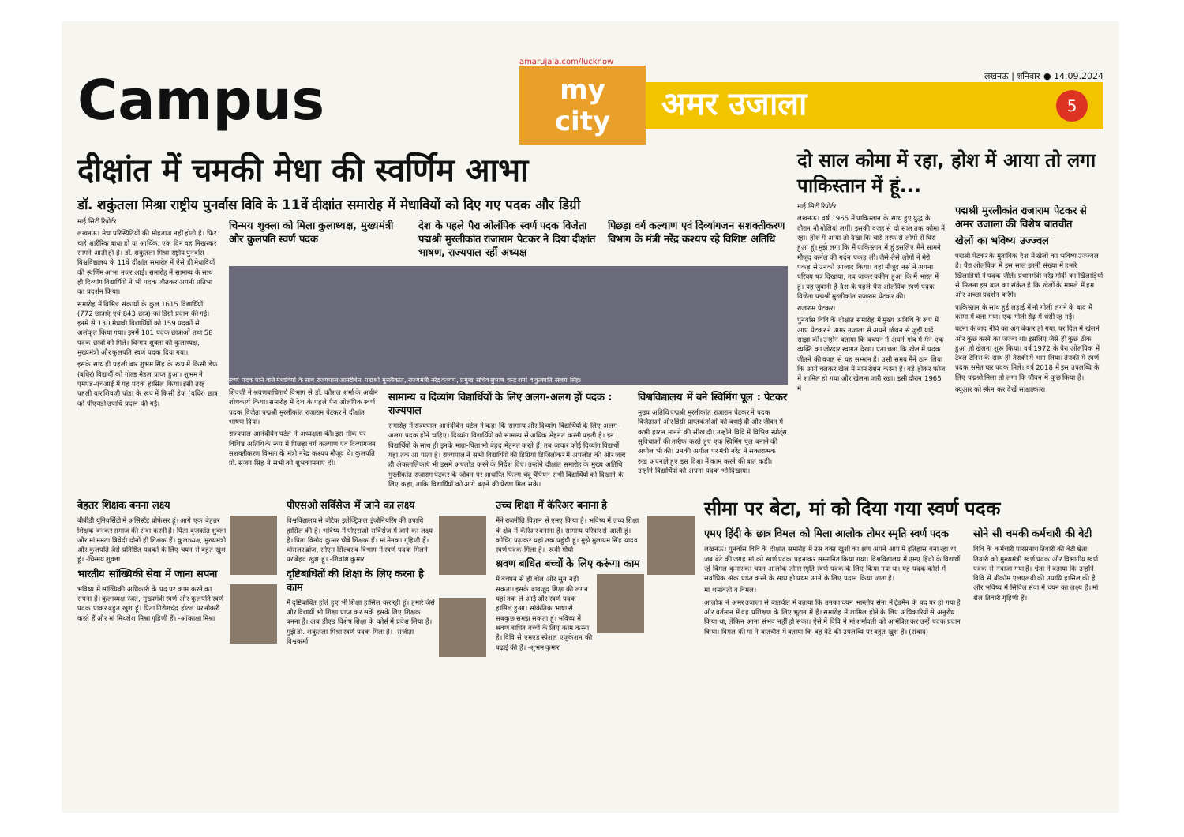Campus
amarujala.com/lucknow
my city
लखनऊ | शनिवार ● 14.09.2024
अमर उजाला 5
दीक्षांत में चमकी मेधा की स्वर्णिम आभा
डॉ. शकुंतला मिश्रा राष्ट्रीय पुनर्वास विवि के 11वें दीक्षांत समारोह में मेधावियों को दिए गए पदक और डिग्री
माई सिटी रिपोर्टर
लखनऊ। मेधा परिस्थितियों की मोहताज नहीं होती है। फिर चाहे शारीरिक बाधा हो या आर्थिक, एक दिन वह निखरकर सामने आती ही है। डॉ. शकुंतला मिश्रा राष्ट्रीय पुनर्वास विश्वविद्यालय के 11वें दीक्षांत समारोह में ऐसे ही मेधावियों की स्वर्णिम आभा नजर आई। समारोह में सामान्य के साथ ही दिव्यांग विद्यार्थियों ने भी पदक जीतकर अपनी प्रतिभा का प्रदर्शन किया।
समारोह में विभिन्न संकायों के कुल 1615 विद्यार्थियों (772 छात्राएं एवं 843 छात्र) को डिग्री प्रदान की गई। इनमें से 130 मेधावी विद्यार्थियों को 159 पदकों से अलंकृत किया गया। इनमें 101 पदक छात्राओं तथा 58 पदक छात्रों को मिले। चिन्मय शुक्ला को कुलाध्यक्ष, मुख्यमंत्री और कुलपति स्वर्ण पदक दिया गया।
इसके साथ ही पहली बार शुभम सिंह के रूप में किसी डेफ (बधिर) विद्यार्थी को गोल्ड मेडल प्राप्त हुआ। शुभम ने एमएड-एचआई में यह पदक हासिल किया। इसी तरह पहली बार शिवजी पांडा के रूप में किसी डेफ (बधिर) छात्र को पीएचडी उपाधि प्रदान की गई।
चिन्मय शुक्ला को मिला कुलाध्यक्ष, मुख्यमंत्री और कुलपति स्वर्ण पदक
देश के पहले पैरा ओलंपिक स्वर्ण पदक विजेता पद्मश्री मुरलीकांत राजाराम पेटकर ने दिया दीक्षांत भाषण, राज्यपाल रहीं अध्यक्ष
पिछड़ा वर्ग कल्याण एवं दिव्यांगजन सशक्तीकरण विभाग के मंत्री नरेंद्र कश्यप रहे विशिष्ट अतिथि
स्वर्ण पदक पाने वाले मेधावियों के साथ राज्यपाल आनंदीबेन, पद्मश्री मुरलीकांत, राज्यमंत्री नरेंद्र कश्यप, प्रमुख सचिव सुभाष चन्द्र शर्मा व कुलपति संजय सिंह।
शिवजी ने श्रवणबाधितार्थ विभाग से डॉ. कौशल शर्मा के अधीन शोधकार्य किया। समारोह में देश के पहले पैरा ओलंपिक स्वर्ण पदक विजेता पद्मश्री मुरलीकांत राजाराम पेटकर ने दीक्षांत भाषण दिया।
राज्यपाल आनंदीबेन पटेल ने अध्यक्षता की। इस मौके पर विशिष्ट अतिथि के रूप में पिछड़ा वर्ग कल्याण एवं दिव्यांगजन सशक्तीकरण विभाग के मंत्री नरेंद्र कश्यप मौजूद थे। कुलपति प्रो. संजय सिंह ने सभी को शुभकामनाएं दीं।
सामान्य व दिव्यांग विद्यार्थियों के लिए अलग-अलग हों पदक : राज्यपाल
समारोह में राज्यपाल आनंदीबेन पटेल ने कहा कि सामान्य और दिव्यांग विद्यार्थियों के लिए अलग-अलग पदक होने चाहिए। दिव्यांग विद्यार्थियों को सामान्य से अधिक मेहनत करनी पड़ती है। इन विद्यार्थियों के साथ ही इनके माता-पिता भी बेहद मेहनत करते हैं, तब जाकर कोई दिव्यांग विद्यार्थी यहां तक आ पाता है। राज्यपाल ने सभी विद्यार्थियों की डिग्रियां डिजिलॉकर में अपलोड कीं और जल्द ही अंकतालिकाएं भी इसमें अपलोड करने के निर्देश दिए। उन्होंने दीक्षांत समारोह के मुख्य अतिथि मुरलीकांत राजाराम पेटकर के जीवन पर आधारित फिल्म चंदू चैंपियन सभी विद्यार्थियों को दिखाने के लिए कहा, ताकि विद्यार्थियों को आगे बढ़ने की प्रेरणा मिल सके।
विश्वविद्यालय में बने स्विमिंग पूल : पेटकर
मुख्य अतिथि पद्मश्री मुरलीकांत राजाराम पेटकर ने पदक विजेताओं और डिग्री प्राप्तकर्ताओं को बधाई दी और जीवन में कभी हार न मानने की सीख दी। उन्होंने विवि में विभिन्न स्पोर्ट्स सुविधाओं की तारीफ करते हुए एक स्विमिंग पूल बनाने की अपील भी की। उनकी अपील पर मंत्री नरेंद्र ने सकारात्मक रुख अपनाते हुए इस दिशा में काम करने की बात कही। उन्होंने विद्यार्थियों को अपना पदक भी दिखाया।
दो साल कोमा में रहा, होश में आया तो लगा पाकिस्तान में हूं...
माई सिटी रिपोर्टर
लखनऊ। वर्ष 1965 में पाकिस्तान के साथ हुए युद्ध के दौरान नौ गोलियां लगीं। इसकी वजह से दो साल तक कोमा में रहा। होश में आया तो देखा कि चारों तरफ से लोगों से घिरा हुआ हूं। मुझे लगा कि मैं पाकिस्तान में हूं इसलिए मैंने सामने मौजूद कर्नल की गर्दन पकड़ ली। जैसे-तैसे लोगों ने मेरी पकड़ से उनको आजाद किया। वहां मौजूद नर्स ने अपना परिचय पत्र दिखाया, तब जाकर यकीन हुआ कि मैं भारत में हूं। यह जुबानी है देश के पहले पैरा ओलंपिक स्वर्ण पदक विजेता पद्मश्री मुरलीकांत राजाराम पेटकर की।
राजाराम पेटकर।
पुनर्वास विवि के दीक्षांत समारोह में मुख्य अतिथि के रूप में आए पेटकर ने अमर उजाला से अपने जीवन से जुड़ीं यादें साझा कीं। उन्होंने बताया कि बचपन में अपने गांव में मैंने एक व्यक्ति का जोरदार स्वागत देखा। पता चला कि खेल में पदक जीतने की वजह से यह सम्मान है। उसी समय मैंने ठान लिया कि आगे चलकर खेल में नाम रोशन करना है। बड़े होकर फौज में शामिल हो गया और खेलना जारी रखा। इसी दौरान 1965 में
पद्मश्री मुरलीकांत राजाराम पेटकर से अमर उजाला की विशेष बातचीत
खेलों का भविष्य उज्ज्वल
पद्मश्री पेटकर के मुताबिक देश में खेलों का भविष्य उज्ज्वल है। पैरा ओलंपिक में इस साल इतनी संख्या में हमारे खिलाड़ियों ने पदक जीते। प्रधानमंत्री नरेंद्र मोदी का खिलाड़ियों से मिलना इस बात का संकेत है कि खेलों के मामले में हम और अच्छा प्रदर्शन करेंगे।
पाकिस्तान के साथ हुई लड़ाई में नौ गोली लगने के बाद मैं कोमा में चला गया। एक गोली रीढ़ में धंसी रह गई।
घटना के बाद नीचे का अंग बेकार हो गया, पर दिल में खेलने और कुछ करने का जज्बा था। इसलिए जैसे ही कुछ ठीक हुआ तो खेलना शुरू किया। वर्ष 1972 के पैरा ओलंपिक में टेबल टेनिस के साथ ही तैराकी में भाग लिया। तैराकी में स्वर्ण पदक समेत चार पदक मिले। वर्ष 2018 में इस उपलब्धि के लिए पद्मश्री मिला तो लगा कि जीवन में कुछ किया है।
क्यूआर को स्कैन कर देखें साक्षात्कार।
बेहतर शिक्षक बनना लक्ष्य
बीबीडी यूनिवर्सिटी में असिस्टेंट प्रोफेसर हूं। आगे एक बेहतर शिक्षक बनकर समाज की सेवा करनी है। पिता बृजकांत शुक्ला और मां ममता त्रिवेदी दोनों ही शिक्षक हैं। कुलाध्यक्ष, मुख्यमंत्री और कुलपति जैसे प्रतिष्ठित पदकों के लिए चयन से बहुत खुश हूं। -चिन्मय शुक्ला
भारतीय सांख्यिकी सेवा में जाना सपना
भविष्य में सांख्यिकी अधिकारी के पद पर काम करने का सपना है। कुलाध्यक्ष रजत, मुख्यमंत्री स्वर्ण और कुलपति स्वर्ण पदक पाकर बहुत खुश हूं। पिता गिरीशचंद्र होटल पर नौकरी करते हैं और मां मिथलेश मिश्रा गृहिणी हैं। -आंकाक्षा मिश्रा
पीएसओ सर्विसेज में जाने का लक्ष्य
विश्वविद्यालय से बीटेक इलेक्ट्रिकल इंजीनियरिंग की उपाधि हासिल की है। भविष्य में पीएसओ सर्विसेज में जाने का लक्ष्य है। पिता विनोद कुमार चौबे शिक्षक हैं। मां मेनका गृहिणी हैं। चांसलर ब्रांज, सीएम सिल्वर व विभाग में स्वर्ण पदक मिलने पर बेहद खुश हूं। -शिवांश कुमार
दृष्टिबाधितों की शिक्षा के लिए करना है काम
मैं दृष्टिबाधित होते हुए भी शिक्षा हासिल कर रही हूं। हमारे जैसे और विद्यार्थी भी शिक्षा प्राप्त कर सकें इसके लिए शिक्षक बनना है। अब डीएड विशेष शिक्षा के कोर्स में प्रवेश लिया है। मुझे डॉ. शकुंतला मिश्रा स्वर्ण पदक मिला है। -संजीता विश्वकर्मा
उच्च शिक्षा में कॅरिअर बनाना है
मैंने राजनीति विज्ञान से एमए किया है। भविष्य में उच्च शिक्षा के क्षेत्र में कॅरिअर बनाना है। सामान्य परिवार से आती हूं। कोचिंग पढ़ाकर यहां तक पहुंची हूं। मुझे मुलायम सिंह यादव स्वर्ण पदक मिला है। -रूबी मौर्या
श्रवण बाधित बच्चों के लिए करूंगा काम
मैं बचपन से ही बोल और सुन नहीं सकता। इसके बावजूद शिक्षा की लगन यहां तक ले आई और स्वर्ण पदक हासिल हुआ। सांकेतिक भाषा से सबकुछ समझ सकता हूं। भविष्य में श्रवण बाधित बच्चों के लिए काम करना है। विवि से एमएड स्पेशल एजुकेशन की पढ़ाई की है। -शुभम कुमार
सीमा पर बेटा, मां को दिया गया स्वर्ण पदक
एमए हिंदी के छात्र विमल को मिला आलोक तोमर स्मृति स्वर्ण पदक
लखनऊ। पुनर्वास विवि के दीक्षांत समारोह में उस वक्त खुशी का क्षण अपने आप में इतिहास बना रहा था, जब बेटे की जगह मां को स्वर्ण पदक पहनाकर सम्मानित किया गया। विश्वविद्यालय में एमए हिंदी के विद्यार्थी रहे विमल कुमार का चयन आलोक तोमर स्मृति स्वर्ण पदक के लिए किया गया था। यह पदक कोर्स में सर्वाधिक अंक प्राप्त करने के साथ ही प्रथम आने के लिए प्रदान किया जाता है।
मां शर्मावती व विमल।
आलोक ने अमर उजाला से बातचीत में बताया कि उनका चयन भारतीय सेना में ट्रेडमैन के पद पर हो गया है और वर्तमान में वह प्रशिक्षण के लिए भूटान में हैं। समारोह में शामिल होने के लिए अधिकारियों से अनुरोध किया था, लेकिन आना संभव नहीं हो सका। ऐसे में विवि ने मां शर्मावती को आमंत्रित कर उन्हें पदक प्रदान किया। विमल की मां ने बातचीत में बताया कि वह बेटे की उपलब्धि पर बहुत खुश हैं। (संवाद)
सोने सी चमकी कर्मचारी की बेटी
विवि के कर्मचारी पारसनाथ तिवारी की बेटी श्वेता तिवारी को मुख्यमंत्री स्वर्ण पदक और विभागीय स्वर्ण पदक से नवाजा गया है। श्वेता ने बताया कि उन्होंने विवि से बीकॉम एलएलबी की उपाधि हासिल की है और भविष्य में सिविल सेवा में चयन का लक्ष्य है। मां शैल तिवारी गृहिणी हैं।